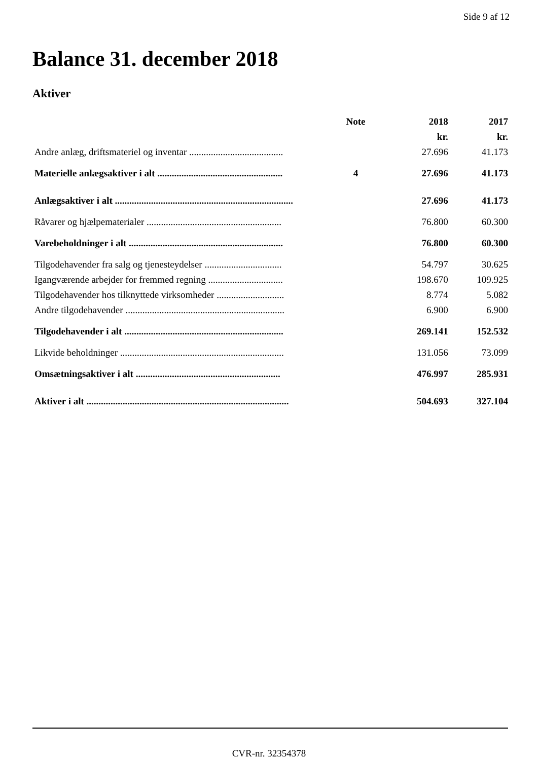Side 9 af 12
Balance 31. december 2018
Aktiver
| | Note | 2018 | 2017 |
| --- | --- | --- | --- |
| | | kr. | kr. |
| Andre anlæg, driftsmateriel og inventar ....................................... | | 27.696 | 41.173 |
| Materielle anlægsaktiver i alt .................................................... | 4 | 27.696 | 41.173 |
| Anlægsaktiver i alt .......................................................................... | | 27.696 | 41.173 |
| Råvarer og hjælpematerialer ........................................................ | | 76.800 | 60.300 |
| Varebeholdninger i alt ................................................................ | | 76.800 | 60.300 |
| Tilgodehavender fra salg og tjenesteydelser ................................ | | 54.797 | 30.625 |
| Igangværende arbejder for fremmed regning ............................... | | 198.670 | 109.925 |
| Tilgodehavender hos tilknyttede virksomheder ............................ | | 8.774 | 5.082 |
| Andre tilgodehavender .................................................................. | | 6.900 | 6.900 |
| Tilgodehavender i alt .................................................................. | | 269.141 | 152.532 |
| Likvide beholdninger .................................................................... | | 131.056 | 73.099 |
| Omsætningsaktiver i alt ............................................................ | | 476.997 | 285.931 |
| Aktiver i alt .................................................................................... | | 504.693 | 327.104 |
CVR-nr. 32354378